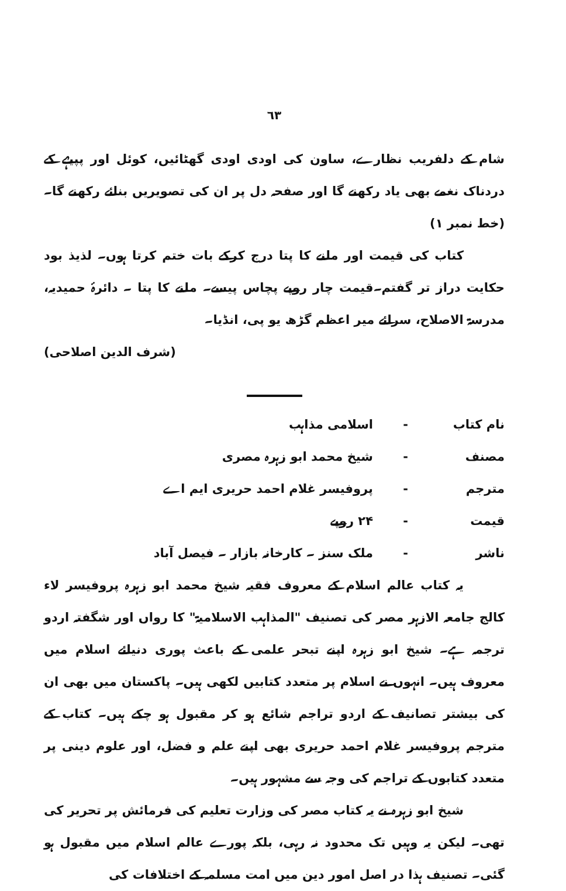٦٣
شام کے دلفریب نظارے، ساون کی اودی اودی گھٹائیں، کوئل اور پپیہے کے دردناک نغمے بھی یاد رکھنے گا اور صفحہ دل پر ان کی تصویریں بنائے رکھنے گا۔ (خط نمبر ۱)
کتاب کی قیمت اور ملنے کا پتا درج کرکے بات ختم کرتا ہوں۔ لذیذ بود حکایت دراز تر گفتم۔قیمت چار روپے پچاس پیسے۔ ملنے کا پتا ۔ دائرۂ حمیدیہ، مدرسۃ الاصلاح، سرائے میر اعظم گڑھ یو پی، انڈیا۔
(شرف الدین اصلاحی)
نام کتاب - اسلامی مذاہب
مصنف - شیخ محمد ابو زہرہ مصری
مترجم - پروفیسر غلام احمد حریری ایم اے
قیمت - ۲۴ روپے
ناشر - ملک سنز ۔ کارخانہ بازار ۔ فیصل آباد
یہ کتاب عالم اسلام کے معروف فقیہ شیخ محمد ابو زہرہ پروفیسر لاء کالج جامعہ الازہر مصر کی تصنیف "المذاہب الاسلامیۃ" کا رواں اور شگفتہ اردو ترجمہ ہے۔ شیخ ابو زہرہ اپنے تبحر علمی کے باعث پوری دنیائے اسلام میں معروف ہیں۔ انہوں نے اسلام پر متعدد کتابیں لکھی ہیں۔ پاکستان میں بھی ان کی بیشتر تصانیف کے اردو تراجم شائع ہو کر مقبول ہو چکے ہیں۔ کتاب کے مترجم پروفیسر غلام احمد حریری بھی اپنے علم و فضل، اور علوم دینی پر متعدد کتابوں کے تراجم کی وجہ سے مشہور ہیں۔
شیخ ابو زہرہ نے یہ کتاب مصر کی وزارت تعلیم کی فرمائش پر تحریر کی تھی۔ لیکن یہ وہیں تک محدود نہ رہی، بلکہ پورے عالم اسلام میں مقبول ہو گئی۔ تصنیف ہذا در اصل امور دین میں امت مسلمہ کے اختلافات کی